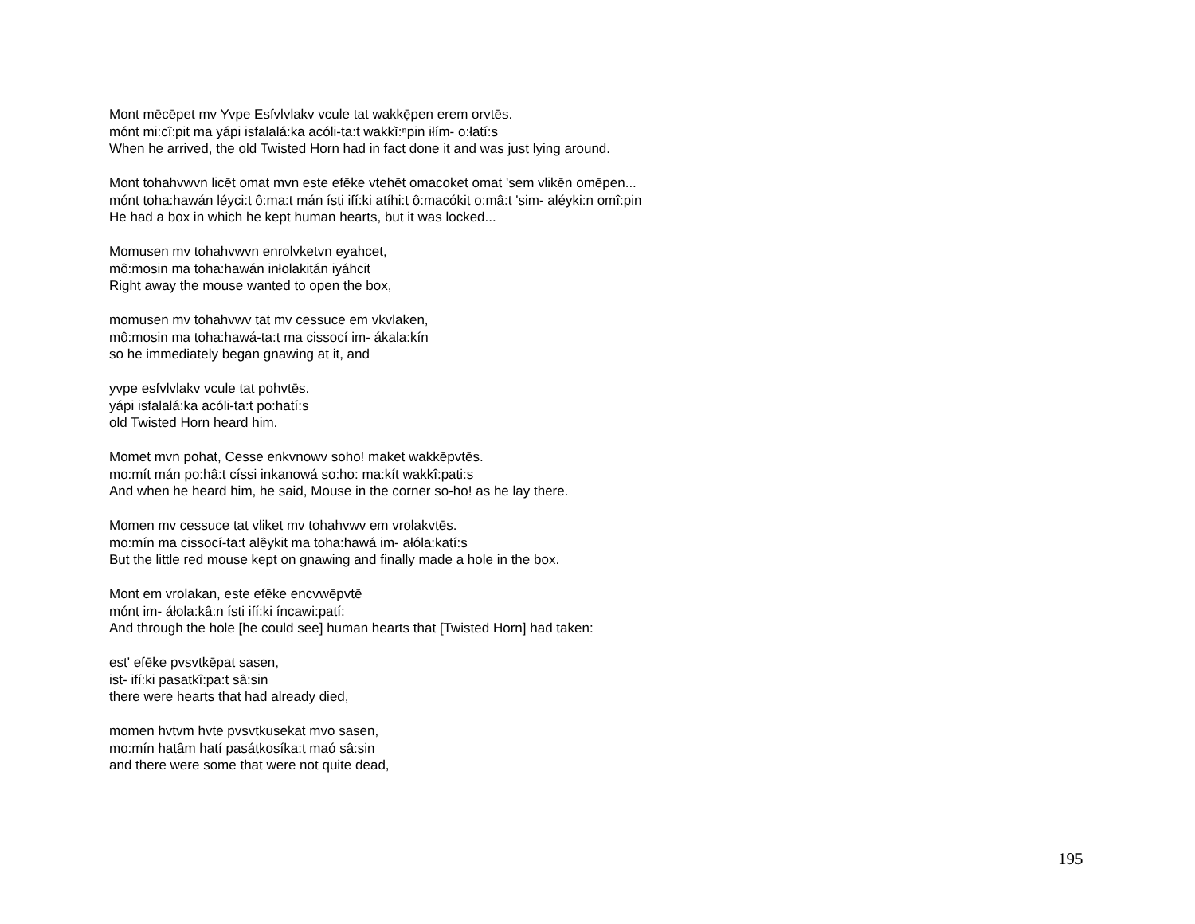Mont mēcēpet mv Yvpe Esfvlvlakv vcule tat wakkẹ̄pen erem orvtēs.
mónt mi:cî:pit ma yápi isfalalá:ka acóli-ta:t wakkĭ:ⁿpin iłím- o:łatí:s
When he arrived, the old Twisted Horn had in fact done it and was just lying around.
Mont tohahvwvn licēt omat mvn este efēke vtehēt omacoket omat 'sem vlikēn omēpen...
mónt toha:hawán léyci:t ô:ma:t mán ísti ifí:ki atíhi:t ô:macókit o:mâ:t 'sim- aléyki:n omî:pin
He had a box in which he kept human hearts, but it was locked...
Momusen mv tohahvwvn enrolvketvn eyahcet,
mô:mosin ma toha:hawán inłolakitán iyáhcit
Right away the mouse wanted to open the box,
momusen mv tohahvwv tat mv cessuce em vkvlaken,
mô:mosin ma toha:hawá-ta:t ma cissocí im- ákala:kín
so he immediately began gnawing at it, and
yvpe esfvlvlakv vcule tat pohvtēs.
yápi isfalalá:ka acóli-ta:t po:hatí:s
old Twisted Horn heard him.
Momet mvn pohat, Cesse enkvnowv soho! maket wakkēpvtēs.
mo:mít mán po:hâ:t císsi inkanowá so:ho: ma:kít wakkî:pati:s
And when he heard him, he said, Mouse in the corner so-ho! as he lay there.
Momen mv cessuce tat vliket mv tohahvwv em vrolakvtēs.
mo:mín ma cissocí-ta:t alêykit ma toha:hawá im- ałóla:katí:s
But the little red mouse kept on gnawing and finally made a hole in the box.
Mont em vrolakan, este efēke encvwēpvtē
mónt im- áłola:kâ:n ísti ifí:ki íncawi:patí:
And through the hole [he could see] human hearts that [Twisted Horn] had taken:
est' efēke pvsvtkēpat sasen,
ist- ifí:ki pasatkî:pa:t sâ:sin
there were hearts that had already died,
momen hvtvm hvte pvsvtkusekat mvo sasen,
mo:mín hatâm hatí pasátkosíka:t maó sâ:sin
and there were some that were not quite dead,
195